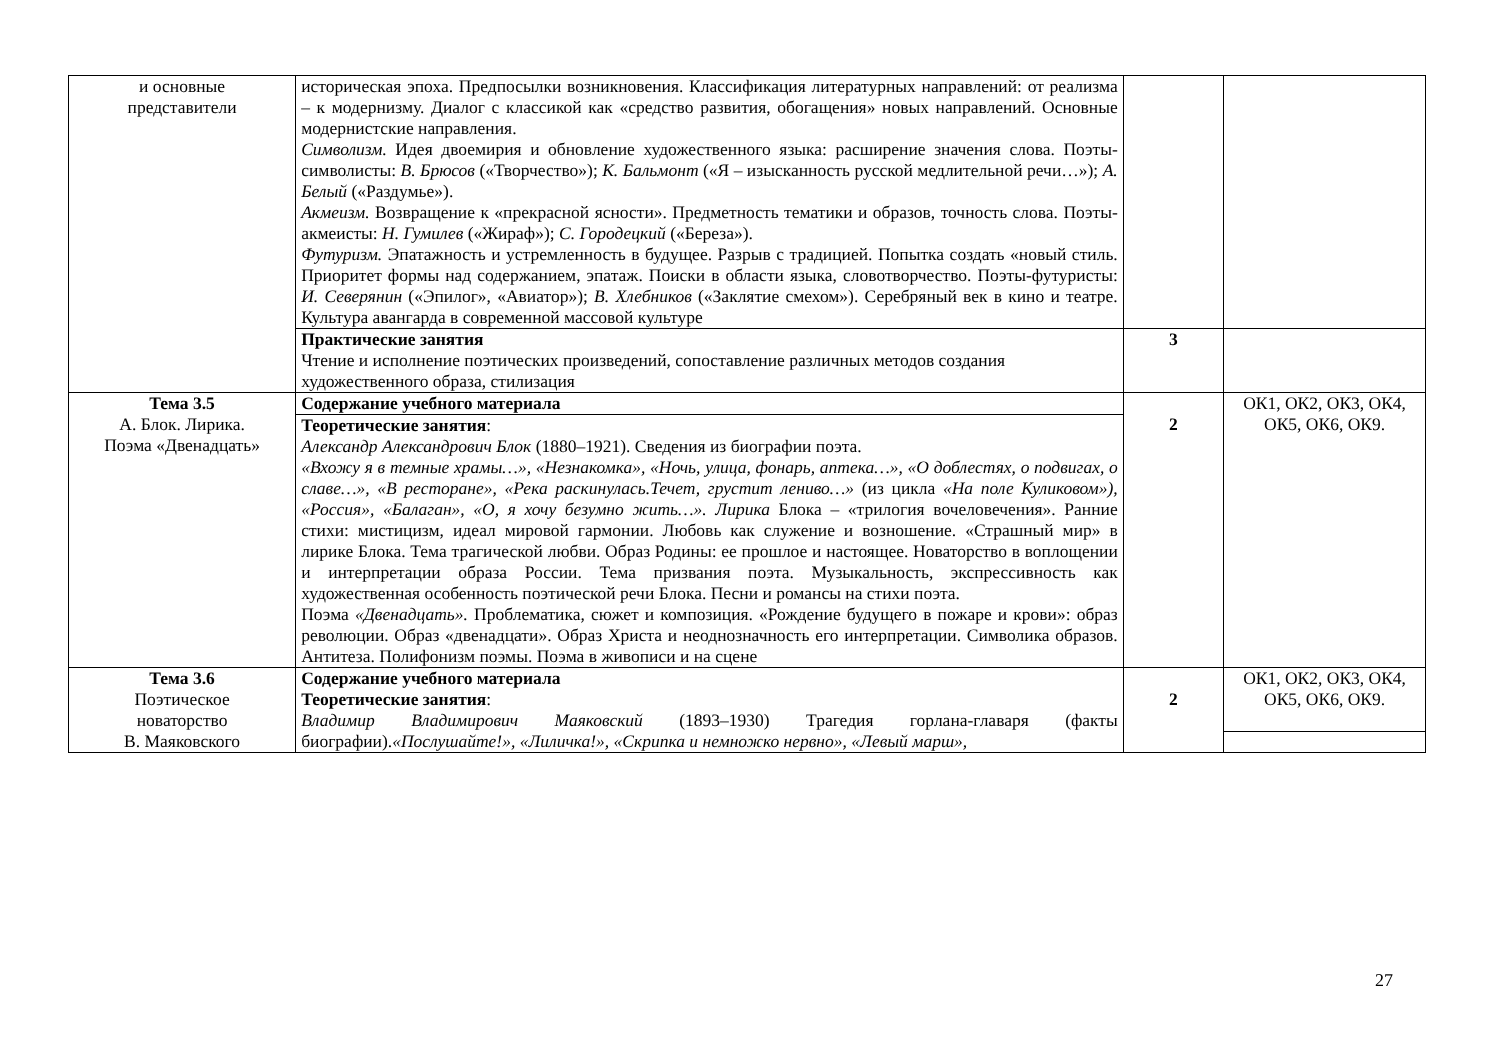| и основные представители | историческая эпоха. Предпосылки возникновения. Классификация литературных направлений: от реализма – к модернизму. Диалог с классикой как «средство развития, обогащения» новых направлений. Основные модернистские направления. Символизм. Идея двоемирия и обновление художественного языка: расширение значения слова. Поэты-символисты: В. Брюсов («Творчество»); К. Бальмонт («Я – изысканность русской медлительной речи…»); А. Белый («Раздумье»). Акмеизм. Возвращение к «прекрасной ясности». Предметность тематики и образов, точность слова. Поэты-акмеисты: Н. Гумилев («Жираф»); С. Городецкий («Береза»). Футуризм. Эпатажность и устремленность в будущее. Разрыв с традицией. Попытка создать «новый стиль. Приоритет формы над содержанием, эпатаж. Поиски в области языка, словотворчество. Поэты-футуристы: И. Северянин («Эпилог», «Авиатор»); В. Хлебников («Заклятие смехом»). Серебряный век в кино и театре. Культура авангарда в современной массовой культуре | | |
| | Практические занятия Чтение и исполнение поэтических произведений, сопоставление различных методов создания художественного образа, стилизация | 3 | |
| Тема 3.5 А. Блок. Лирика. Поэма «Двенадцать» | Содержание учебного материала | 2 | ОК1, ОК2, ОК3, ОК4, ОК5, ОК6, ОК9. |
| | Теоретические занятия : Александр Александрович Блок (1880–1921). Сведения из биографии поэта. «Вхожу я в темные храмы…», «Незнакомка», «Ночь, улица, фонарь, аптека…», «О доблестях, о подвигах, о славе…», «В ресторане», «Река раскинулась.Течет, грустит лениво…» (из цикла «На поле Куликовом»), «Россия», «Балаган», «О, я хочу безумно жить…». Лирика Блока – «трилогия вочеловечения». Ранние стихи: мистицизм, идеал мировой гармонии. Любовь как служение и возношение. «Страшный мир» в лирике Блока. Тема трагической любви. Образ Родины: ее прошлое и настоящее. Новаторство в воплощении и интерпретации образа России. Тема призвания поэта. Музыкальность, экспрессивность как художественная особенность поэтической речи Блока. Песни и романсы на стихи поэта. Поэма «Двенадцать». Проблематика, сюжет и композиция. «Рождение будущего в пожаре и крови»: образ революции. Образ «двенадцати». Образ Христа и неоднозначность его интерпретации. Символика образов. Антитеза. Полифонизм поэмы. Поэма в живописи и на сцене | | |
| Тема 3.6 Поэтическое новаторство В. Маяковского | Содержание учебного материала Теоретические занятия : Владимир Владимирович Маяковский (1893–1930) Трагедия горлана-главаря (факты биографии). «Послушайте!», «Лиличка!», «Скрипка и немножко нервно», «Левый марш», | 2 | ОК1, ОК2, ОК3, ОК4, ОК5, ОК6, ОК9. |
27